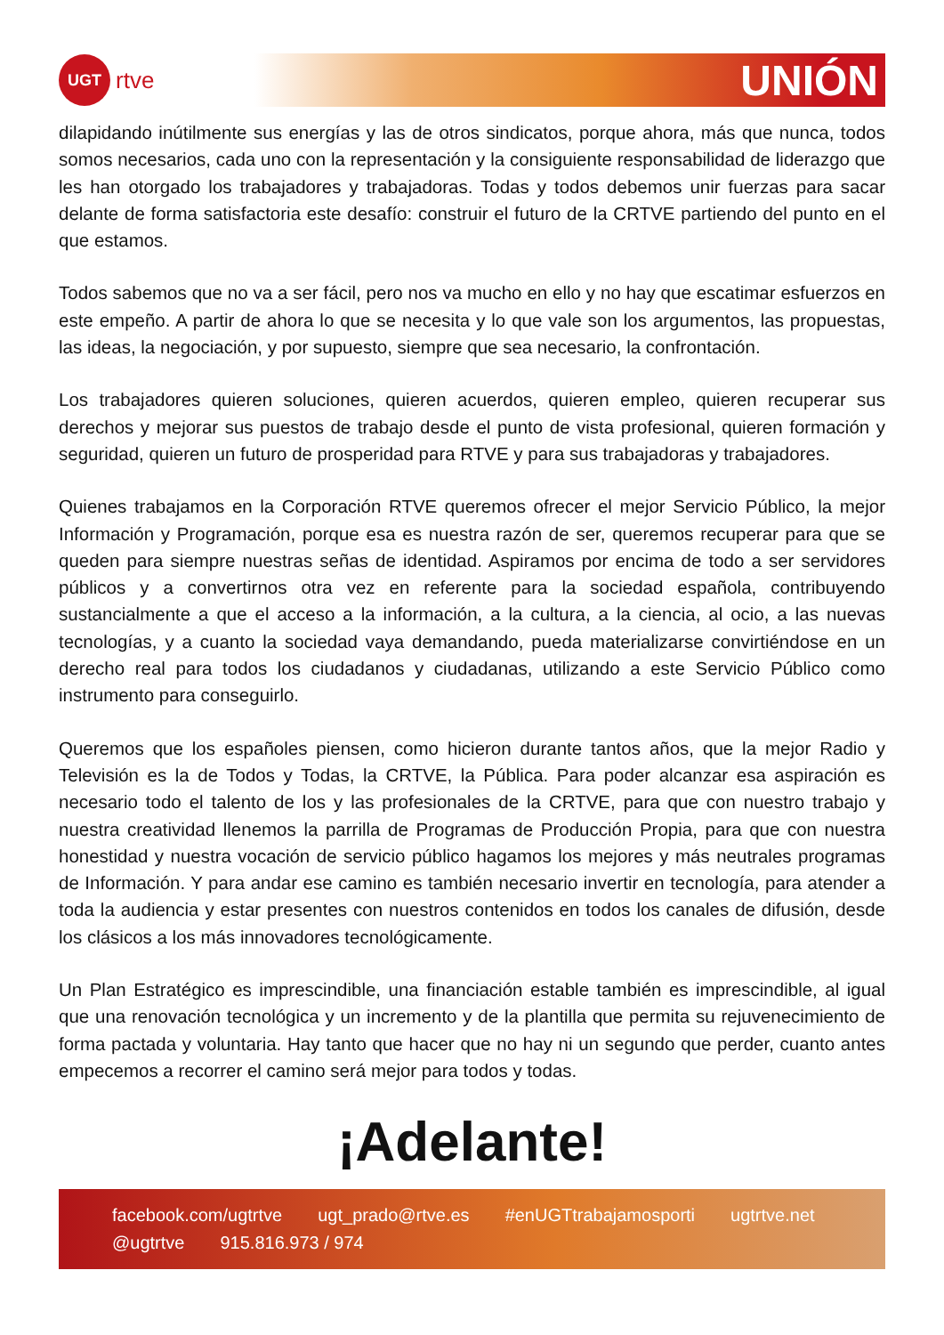UGT
rtve
UNIÓN
dilapidando inútilmente sus energías y las de otros sindicatos, porque ahora, más que nunca, todos somos necesarios, cada uno con la representación y la consiguiente responsabilidad de liderazgo que les han otorgado los trabajadores y trabajadoras. Todas y todos debemos unir fuerzas para sacar delante de forma satisfactoria este desafío: construir el futuro de la CRTVE partiendo del punto en el que estamos.
Todos sabemos que no va a ser fácil, pero nos va mucho en ello y no hay que escatimar esfuerzos en este empeño. A partir de ahora lo que se necesita y lo que vale son los argumentos, las propuestas, las ideas, la negociación, y por supuesto, siempre que sea necesario, la confrontación.
Los trabajadores quieren soluciones, quieren acuerdos, quieren empleo, quieren recuperar sus derechos y mejorar sus puestos de trabajo desde el punto de vista profesional, quieren formación y seguridad, quieren un futuro de prosperidad para RTVE y para sus trabajadoras y trabajadores.
Quienes trabajamos en la Corporación RTVE queremos ofrecer el mejor Servicio Público, la mejor Información y Programación, porque esa es nuestra razón de ser, queremos recuperar para que se queden para siempre nuestras señas de identidad. Aspiramos por encima de todo a ser servidores públicos y a convertirnos otra vez en referente para la sociedad española, contribuyendo sustancialmente a que el acceso a la información, a la cultura, a la ciencia, al ocio, a las nuevas tecnologías, y a cuanto la sociedad vaya demandando, pueda materializarse convirtiéndose en un derecho real para todos los ciudadanos y ciudadanas, utilizando a este Servicio Público como instrumento para conseguirlo.
Queremos que los españoles piensen, como hicieron durante tantos años, que la mejor Radio y Televisión es la de Todos y Todas, la CRTVE, la Pública. Para poder alcanzar esa aspiración es necesario todo el talento de los y las profesionales de la CRTVE, para que con nuestro trabajo y nuestra creatividad llenemos la parrilla de Programas de Producción Propia, para que con nuestra honestidad y nuestra vocación de servicio público hagamos los mejores y más neutrales programas de Información. Y para andar ese camino es también necesario invertir en tecnología, para atender a toda la audiencia y estar presentes con nuestros contenidos en todos los canales de difusión, desde los clásicos a los más innovadores tecnológicamente.
Un Plan Estratégico es imprescindible, una financiación estable también es imprescindible, al igual que una renovación tecnológica y un incremento y de la plantilla que permita su rejuvenecimiento de forma pactada y voluntaria. Hay tanto que hacer que no hay ni un segundo que perder, cuanto antes empecemos a recorrer el camino será mejor para todos y todas.
¡Adelante!
facebook.com/ugtrtve ugt_prado@rtve.es #enUGTtrabajamosporti ugtrtve.net @ugtrtve 915.816.973 / 974